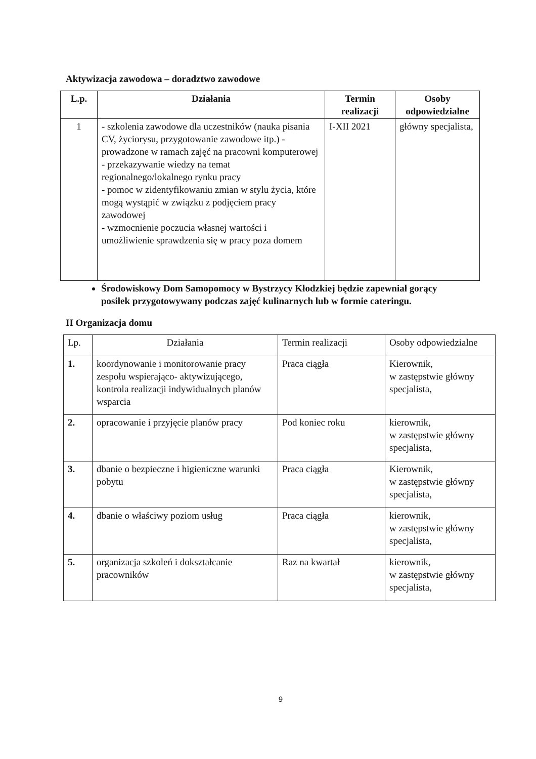Aktywizacja zawodowa – doradztwo zawodowe
| L.p. | Działania | Termin realizacji | Osoby odpowiedzialne |
| --- | --- | --- | --- |
| 1 | - szkolenia zawodowe dla uczestników (nauka pisania CV, życiorysu, przygotowanie zawodowe itp.) - prowadzone w ramach zajęć na pracowni komputerowej - przekazywanie wiedzy na temat regionalnego/lokalnego rynku pracy - pomoc w zidentyfikowaniu zmian w stylu życia, które mogą wystąpić w związku z podjęciem pracy zawodowej - wzmocnienie poczucia własnej wartości i umożliwienie sprawdzenia się w pracy poza domem | I-XII 2021 | główny specjalista, |
Środowiskowy Dom Samopomocy w Bystrzycy Kłodzkiej będzie zapewniał gorący posiłek przygotowywany podczas zajęć kulinarnych lub w formie cateringu.
II Organizacja domu
| Lp. | Działania | Termin realizacji | Osoby odpowiedzialne |
| 1. | koordynowanie i monitorowanie pracy zespołu wspierająco- aktywizującego, kontrola realizacji indywidualnych planów wsparcia | Praca ciągła | Kierownik, w zastępstwie główny specjalista, |
| 2. | opracowanie i przyjęcie planów pracy | Pod koniec roku | kierownik, w zastępstwie główny specjalista, |
| 3. | dbanie o bezpieczne i higieniczne warunki pobytu | Praca ciągła | Kierownik, w zastępstwie główny specjalista, |
| 4. | dbanie o właściwy poziom usług | Praca ciągła | kierownik, w zastępstwie główny specjalista, |
| 5. | organizacja szkoleń i dokształcanie pracowników | Raz na kwartał | kierownik, w zastępstwie główny specjalista, |
9